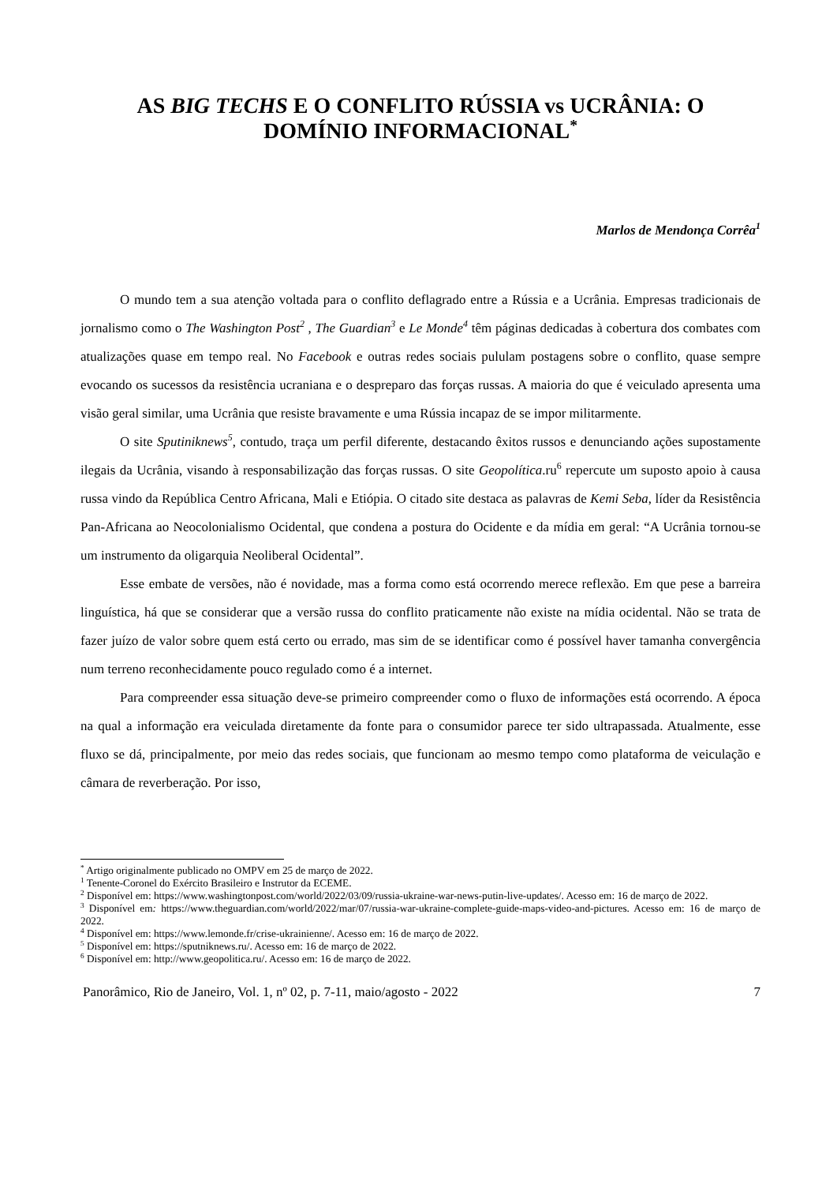AS BIG TECHS E O CONFLITO RÚSSIA vs UCRÂNIA: O
DOMÍNIO INFORMACIONAL<sup>*</sup>
Marlos de Mendonça Corrêa<sup>1</sup>
O mundo tem a sua atenção voltada para o conflito deflagrado entre a Rússia e a Ucrânia. Empresas tradicionais de jornalismo como o The Washington Post<sup>2</sup> , The Guardian<sup>3</sup> e Le Monde<sup>4</sup> têm páginas dedicadas à cobertura dos combates com atualizações quase em tempo real. No Facebook e outras redes sociais pululam postagens sobre o conflito, quase sempre evocando os sucessos da resistência ucraniana e o despreparo das forças russas. A maioria do que é veiculado apresenta uma visão geral similar, uma Ucrânia que resiste bravamente e uma Rússia incapaz de se impor militarmente.
O site Sputiniknews<sup>5</sup>, contudo, traça um perfil diferente, destacando êxitos russos e denunciando ações supostamente ilegais da Ucrânia, visando à responsabilização das forças russas. O site Geopolítica.ru<sup>6</sup> repercute um suposto apoio à causa russa vindo da República Centro Africana, Mali e Etiópia. O citado site destaca as palavras de Kemi Seba, líder da Resistência Pan-Africana ao Neocolonialismo Ocidental, que condena a postura do Ocidente e da mídia em geral: “A Ucrânia tornou-se um instrumento da oligarquia Neoliberal Ocidental”.
Esse embate de versões, não é novidade, mas a forma como está ocorrendo merece reflexão. Em que pese a barreira linguística, há que se considerar que a versão russa do conflito praticamente não existe na mídia ocidental. Não se trata de fazer juízo de valor sobre quem está certo ou errado, mas sim de se identificar como é possível haver tamanha convergência num terreno reconhecidamente pouco regulado como é a internet.
Para compreender essa situação deve-se primeiro compreender como o fluxo de informações está ocorrendo. A época na qual a informação era veiculada diretamente da fonte para o consumidor parece ter sido ultrapassada. Atualmente, esse fluxo se dá, principalmente, por meio das redes sociais, que funcionam ao mesmo tempo como plataforma de veiculação e câmara de reverberação. Por isso,
<sup>*</sup> Artigo originalmente publicado no OMPV em 25 de março de 2022.
<sup>1</sup> Tenente-Coronel do Exército Brasileiro e Instrutor da ECEME.
<sup>2</sup> Disponível em: https://www.washingtonpost.com/world/2022/03/09/russia-ukraine-war-news-putin-live-updates/. Acesso em: 16 de março de 2022.
<sup>3</sup> Disponível em: https://www.theguardian.com/world/2022/mar/07/russia-war-ukraine-complete-guide-maps-video-and-pictures. Acesso em: 16 de março de 2022.
<sup>4</sup> Disponível em: https://www.lemonde.fr/crise-ukrainienne/. Acesso em: 16 de março de 2022.
<sup>5</sup> Disponível em: https://sputniknews.ru/. Acesso em: 16 de março de 2022.
<sup>6</sup> Disponível em: http://www.geopolitica.ru/. Acesso em: 16 de março de 2022.
Panorâmico, Rio de Janeiro, Vol. 1, nº 02, p. 7-11, maio/agosto - 2022 7